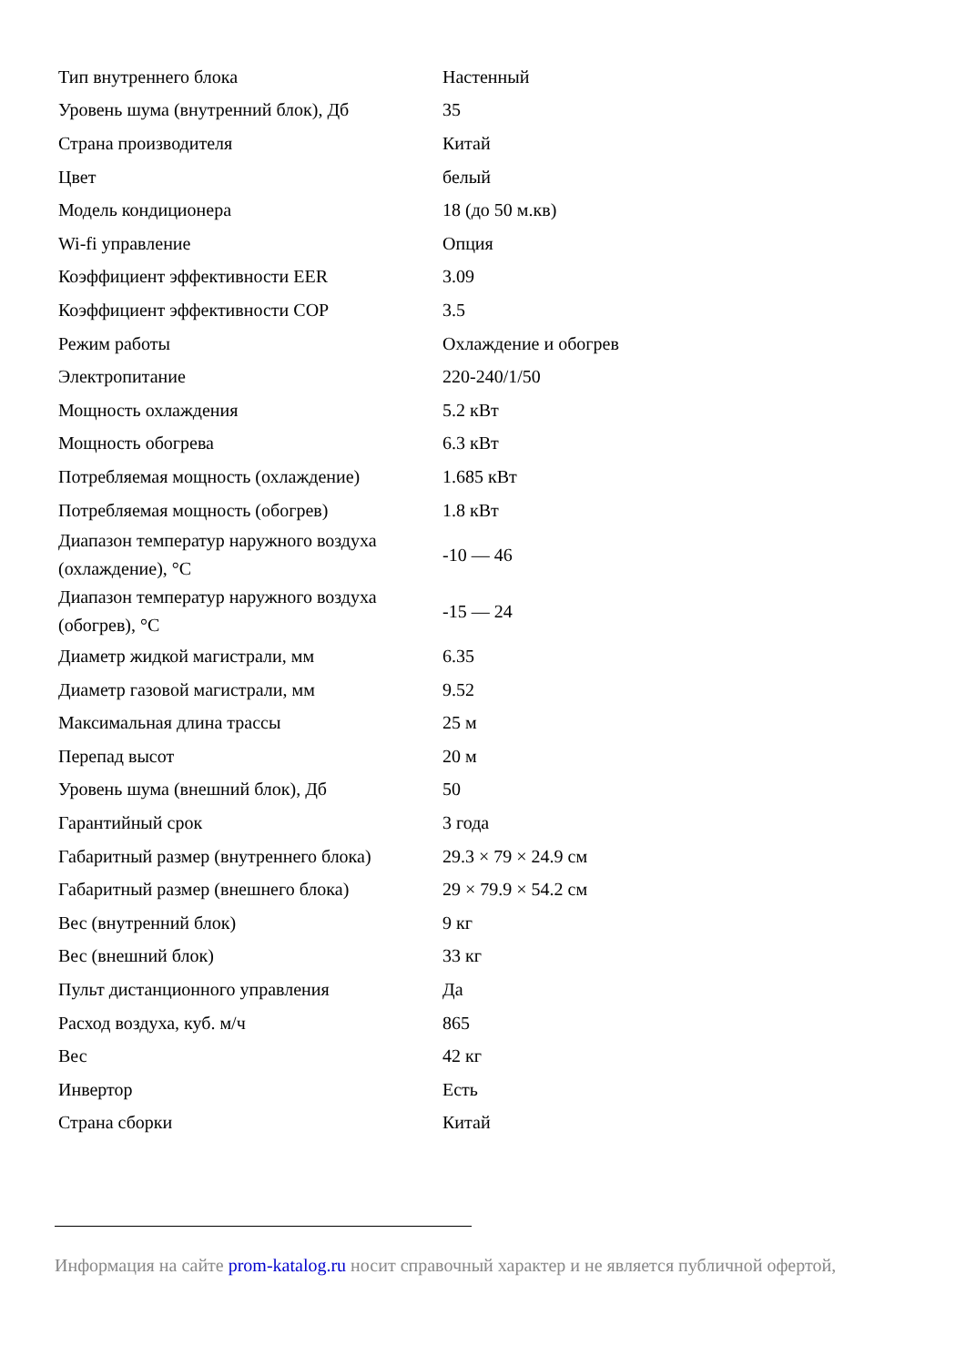| Тип внутреннего блока | Настенный |
| Уровень шума (внутренний блок), Дб | 35 |
| Страна производителя | Китай |
| Цвет | белый |
| Модель кондиционера | 18 (до 50 м.кв) |
| Wi-fi управление | Опция |
| Коэффициент эффективности EER | 3.09 |
| Коэффициент эффективности COP | 3.5 |
| Режим работы | Охлаждение и обогрев |
| Электропитание | 220-240/1/50 |
| Мощность охлаждения | 5.2 кВт |
| Мощность обогрева | 6.3 кВт |
| Потребляемая мощность (охлаждение) | 1.685 кВт |
| Потребляемая мощность (обогрев) | 1.8 кВт |
| Диапазон температур наружного воздуха (охлаждение), °C | -10 — 46 |
| Диапазон температур наружного воздуха (обогрев), °C | -15 — 24 |
| Диаметр жидкой магистрали, мм | 6.35 |
| Диаметр газовой магистрали, мм | 9.52 |
| Максимальная длина трассы | 25 м |
| Перепад высот | 20 м |
| Уровень шума (внешний блок), Дб | 50 |
| Гарантийный срок | 3 года |
| Габаритный размер (внутреннего блока) | 29.3 × 79 × 24.9 см |
| Габаритный размер (внешнего блока) | 29 × 79.9 × 54.2 см |
| Вес (внутренний блок) | 9 кг |
| Вес (внешний блок) | 33 кг |
| Пульт дистанционного управления | Да |
| Расход воздуха, куб. м/ч | 865 |
| Вес | 42 кг |
| Инвертор | Есть |
| Страна сборки | Китай |
Информация на сайте prom-katalog.ru носит справочный характер и не является публичной офертой,